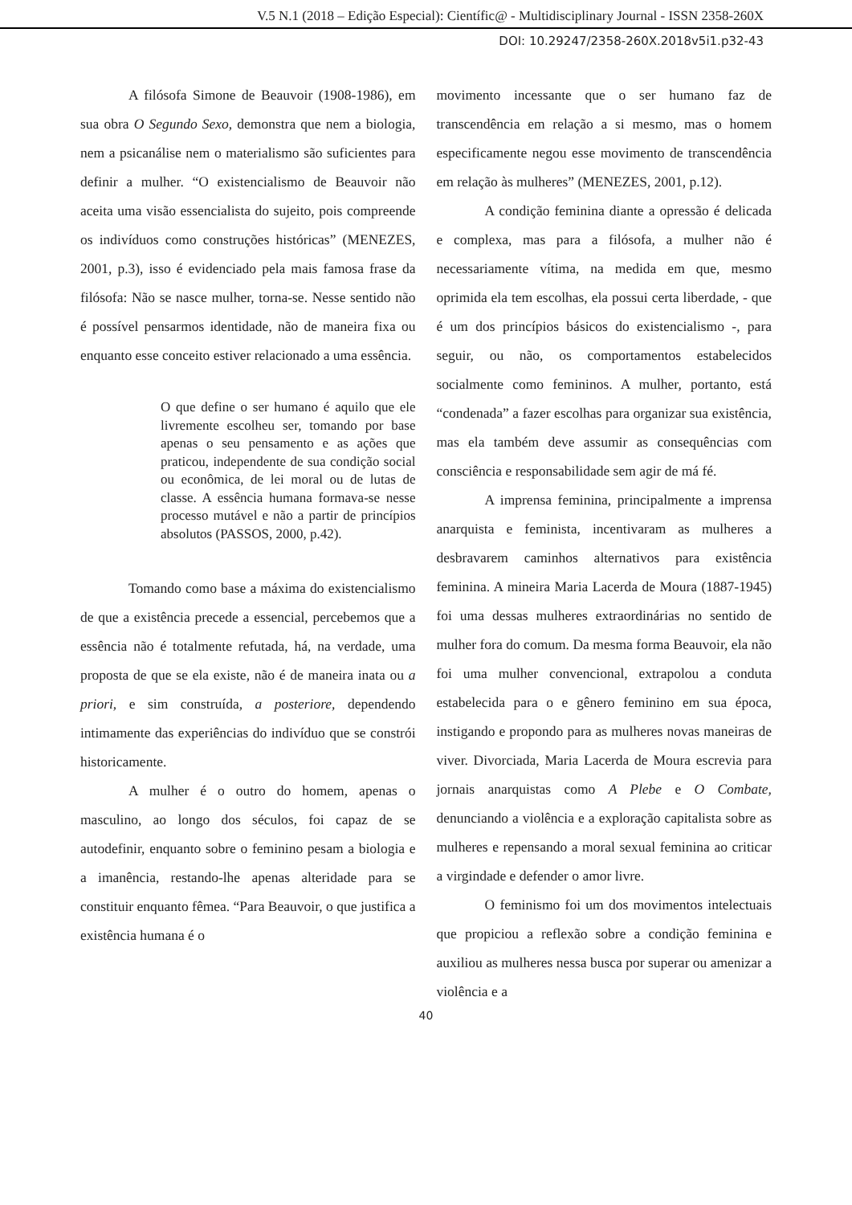V.5 N.1 (2018 – Edição Especial): Científic@ - Multidisciplinary Journal - ISSN 2358-260X
DOI: 10.29247/2358-260X.2018v5i1.p32-43
A filósofa Simone de Beauvoir (1908-1986), em sua obra O Segundo Sexo, demonstra que nem a biologia, nem a psicanálise nem o materialismo são suficientes para definir a mulher. “O existencialismo de Beauvoir não aceita uma visão essencialista do sujeito, pois compreende os indivíduos como construções históricas” (MENEZES, 2001, p.3), isso é evidenciado pela mais famosa frase da filósofa: Não se nasce mulher, torna-se. Nesse sentido não é possível pensarmos identidade, não de maneira fixa ou enquanto esse conceito estiver relacionado a uma essência.
O que define o ser humano é aquilo que ele livremente escolheu ser, tomando por base apenas o seu pensamento e as ações que praticou, independente de sua condição social ou econômica, de lei moral ou de lutas de classe. A essência humana formava-se nesse processo mutável e não a partir de princípios absolutos (PASSOS, 2000, p.42).
Tomando como base a máxima do existencialismo de que a existência precede a essencial, percebemos que a essência não é totalmente refutada, há, na verdade, uma proposta de que se ela existe, não é de maneira inata ou a priori, e sim construída, a posteriore, dependendo intimamente das experiências do indivíduo que se constrói historicamente.
A mulher é o outro do homem, apenas o masculino, ao longo dos séculos, foi capaz de se autodefinir, enquanto sobre o feminino pesam a biologia e a imanência, restando-lhe apenas alteridade para se constituir enquanto fêmea. “Para Beauvoir, o que justifica a existência humana é o
movimento incessante que o ser humano faz de transcendência em relação a si mesmo, mas o homem especificamente negou esse movimento de transcendência em relação às mulheres” (MENEZES, 2001, p.12).
A condição feminina diante a opressão é delicada e complexa, mas para a filósofa, a mulher não é necessariamente vítima, na medida em que, mesmo oprimida ela tem escolhas, ela possui certa liberdade, - que é um dos princípios básicos do existencialismo -, para seguir, ou não, os comportamentos estabelecidos socialmente como femininos. A mulher, portanto, está “condenada” a fazer escolhas para organizar sua existência, mas ela também deve assumir as consequências com consciência e responsabilidade sem agir de má fé.
A imprensa feminina, principalmente a imprensa anarquista e feminista, incentivaram as mulheres a desbravarem caminhos alternativos para existência feminina. A mineira Maria Lacerda de Moura (1887-1945) foi uma dessas mulheres extraordinárias no sentido de mulher fora do comum. Da mesma forma Beauvoir, ela não foi uma mulher convencional, extrapolou a conduta estabelecida para o e gênero feminino em sua época, instigando e propondo para as mulheres novas maneiras de viver. Divorciada, Maria Lacerda de Moura escrevia para jornais anarquistas como A Plebe e O Combate, denunciando a violência e a exploração capitalista sobre as mulheres e repensando a moral sexual feminina ao criticar a virgindade e defender o amor livre.
O feminismo foi um dos movimentos intelectuais que propiciou a reflexão sobre a condição feminina e auxiliou as mulheres nessa busca por superar ou amenizar a violência e a
40